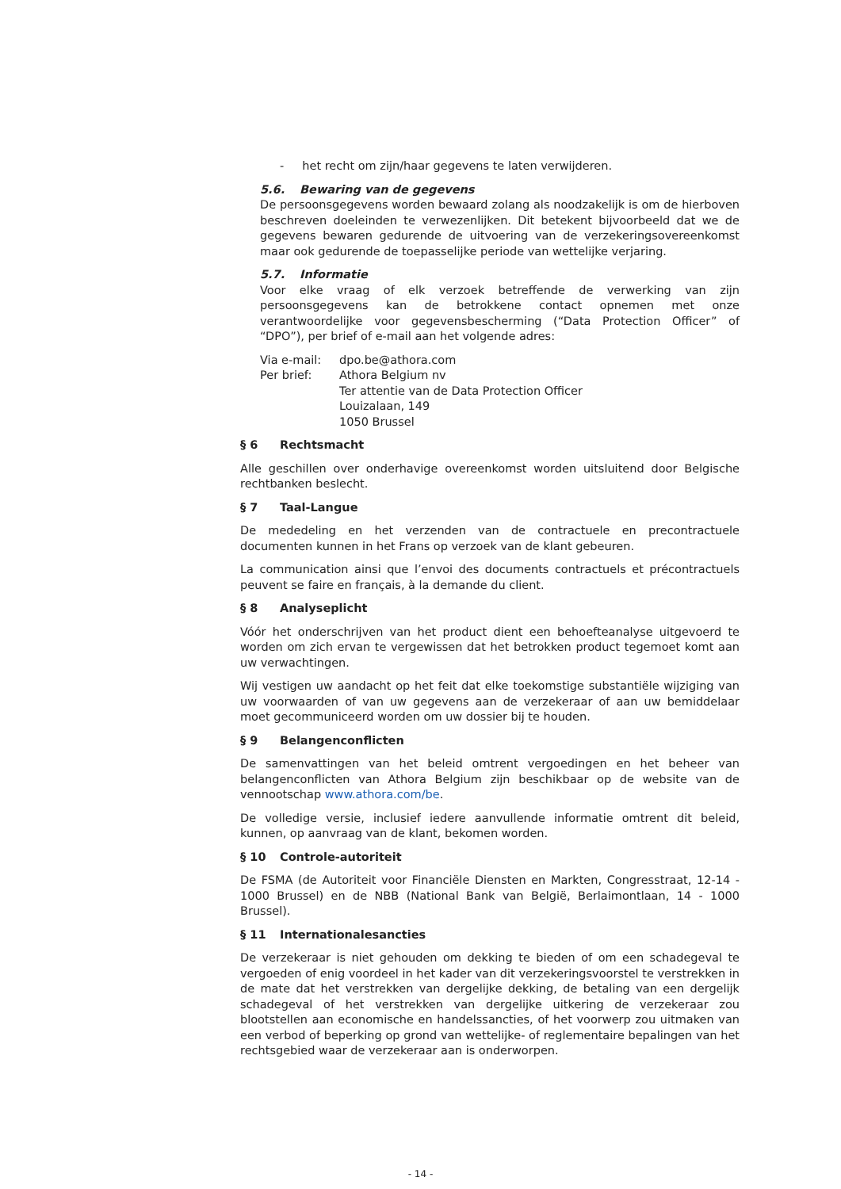- het recht om zijn/haar gegevens te laten verwijderen.
5.6. Bewaring van de gegevens
De persoonsgegevens worden bewaard zolang als noodzakelijk is om de hierboven beschreven doeleinden te verwezenlijken. Dit betekent bijvoorbeeld dat we de gegevens bewaren gedurende de uitvoering van de verzekeringsovereenkomst maar ook gedurende de toepasselijke periode van wettelijke verjaring.
5.7. Informatie
Voor elke vraag of elk verzoek betreffende de verwerking van zijn persoonsgegevens kan de betrokkene contact opnemen met onze verantwoordelijke voor gegevensbescherming (“Data Protection Officer” of “DPO”), per brief of e-mail aan het volgende adres:
Via e-mail: dpo.be@athora.com
Per brief: Athora Belgium nv
Ter attentie van de Data Protection Officer
Louizalaan, 149
1050 Brussel
§ 6 Rechtsmacht
Alle geschillen over onderhavige overeenkomst worden uitsluitend door Belgische rechtbanken beslecht.
§ 7 Taal-Langue
De mededeling en het verzenden van de contractuele en precontractuele documenten kunnen in het Frans op verzoek van de klant gebeuren.
La communication ainsi que l’envoi des documents contractuels et précontractuels peuvent se faire en français, à la demande du client.
§ 8 Analyseplicht
Vóór het onderschrijven van het product dient een behoefteanalyse uitgevoerd te worden om zich ervan te vergewissen dat het betrokken product tegemoet komt aan uw verwachtingen.
Wij vestigen uw aandacht op het feit dat elke toekomstige substantiële wijziging van uw voorwaarden of van uw gegevens aan de verzekeraar of aan uw bemiddelaar moet gecommuniceerd worden om uw dossier bij te houden.
§ 9 Belangenconflicten
De samenvattingen van het beleid omtrent vergoedingen en het beheer van belangenconflicten van Athora Belgium zijn beschikbaar op de website van de vennootschap www.athora.com/be.
De volledige versie, inclusief iedere aanvullende informatie omtrent dit beleid, kunnen, op aanvraag van de klant, bekomen worden.
§ 10 Controle-autoriteit
De FSMA (de Autoriteit voor Financiële Diensten en Markten, Congresstraat, 12-14 - 1000 Brussel) en de NBB (National Bank van België, Berlaimontlaan, 14 - 1000 Brussel).
§ 11 Internationalesancties
De verzekeraar is niet gehouden om dekking te bieden of om een schadegeval te vergoeden of enig voordeel in het kader van dit verzekeringsvoorstel te verstrekken in de mate dat het verstrekken van dergelijke dekking, de betaling van een dergelijk schadegeval of het verstrekken van dergelijke uitkering de verzekeraar zou blootstellen aan economische en handelssancties, of het voorwerp zou uitmaken van een verbod of beperking op grond van wettelijke- of reglementaire bepalingen van het rechtsgebied waar de verzekeraar aan is onderworpen.
- 14 -